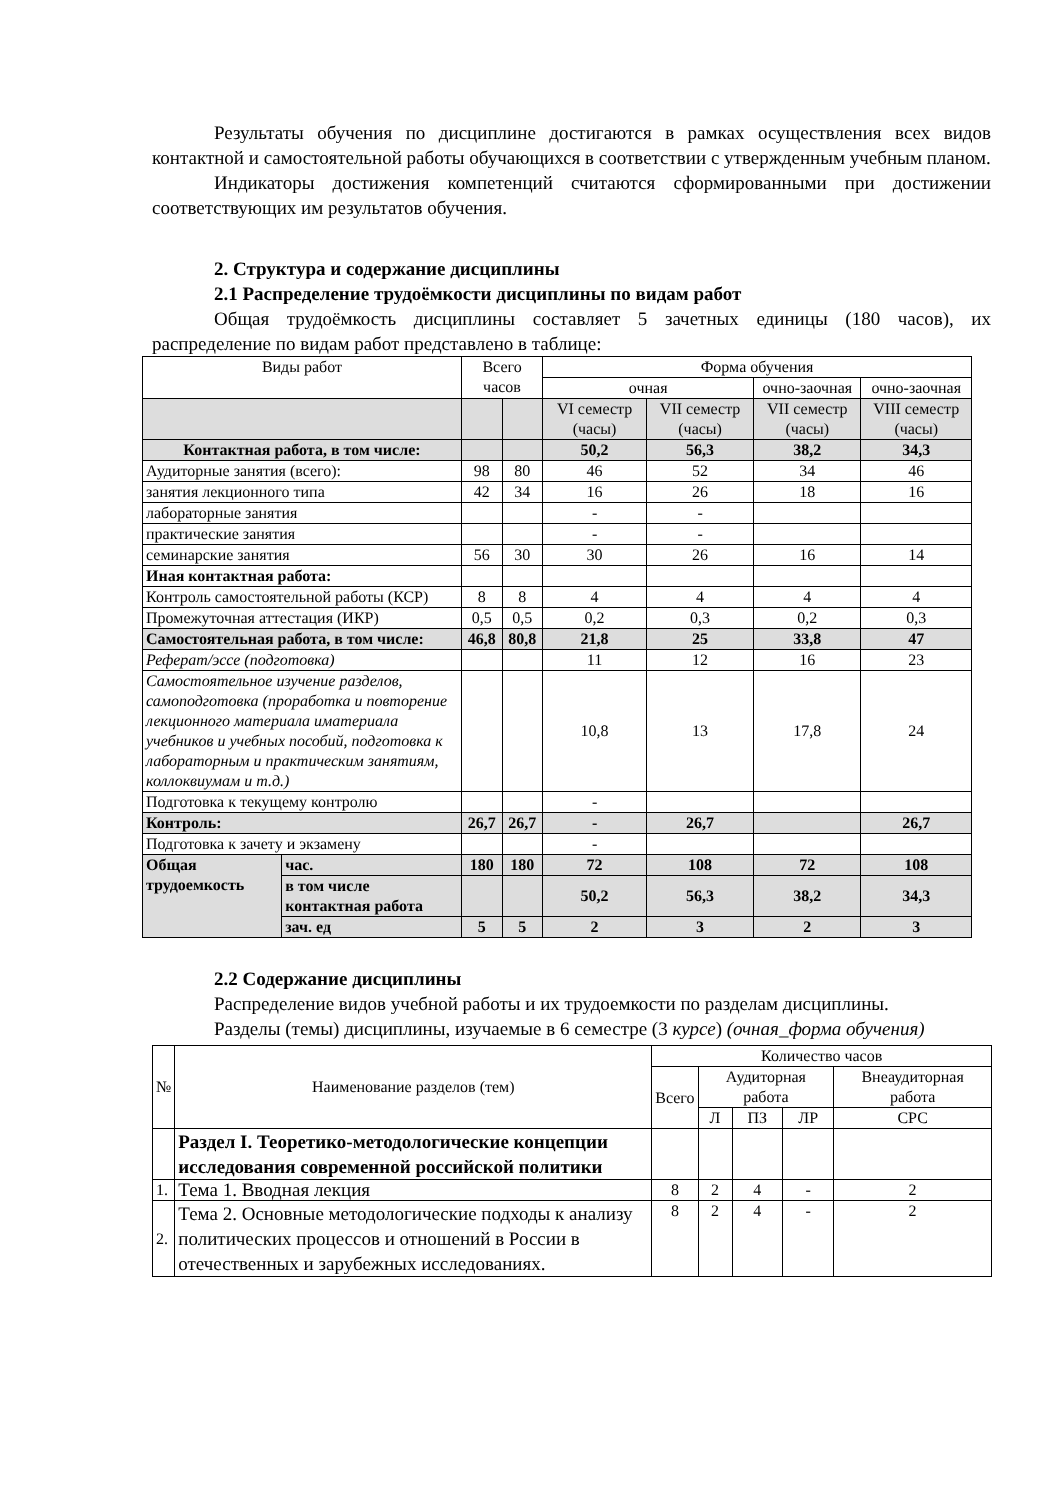Результаты обучения по дисциплине достигаются в рамках осуществления всех видов контактной и самостоятельной работы обучающихся в соответствии с утвержденным учебным планом.
Индикаторы достижения компетенций считаются сформированными при достижении соответствующих им результатов обучения.
2. Структура и содержание дисциплины
2.1 Распределение трудоёмкости дисциплины по видам работ
Общая трудоёмкость дисциплины составляет 5 зачетных единицы (180 часов), их распределение по видам работ представлено в таблице:
| Виды работ | | Всего часов | | Форма обучения | | | |
| --- | --- | --- | --- | --- | --- | --- | --- |
| | | | | очная | | очно-заочная | очно-заочная |
| | | | | VI семестр (часы) | VII семестр (часы) | VII семестр (часы) | VIII семестр (часы) |
| Контактная работа, в том числе: | | | | 50,2 | 56,3 | 38,2 | 34,3 |
| Аудиторные занятия (всего): | | 98 | 80 | 46 | 52 | 34 | 46 |
| занятия лекционного типа | | 42 | 34 | 16 | 26 | 18 | 16 |
| лабораторные занятия | | | | - | - | | |
| практические занятия | | | | - | - | | |
| семинарские занятия | | 56 | 30 | 30 | 26 | 16 | 14 |
| Иная контактная работа: | | | | | | | |
| Контроль самостоятельной работы (КСР) | | 8 | 8 | 4 | 4 | 4 | 4 |
| Промежуточная аттестация (ИКР) | | 0,5 | 0,5 | 0,2 | 0,3 | 0,2 | 0,3 |
| Самостоятельная работа, в том числе: | | 46,8 | 80,8 | 21,8 | 25 | 33,8 | 47 |
| Реферат/эссе (подготовка) | | | | 11 | 12 | 16 | 23 |
| Самостоятельное изучение разделов, самоподготовка (проработка и повторение лекционного материала иматериала учебников и учебных пособий, подготовка к лабораторным и практическим занятиям, коллоквиумам и т.д.) | | | | 10,8 | 13 | 17,8 | 24 |
| Подготовка к текущему контролю | | | | - | | | |
| Контроль: | | 26,7 | 26,7 | - | 26,7 | | 26,7 |
| Подготовка к зачету и экзамену | | | | - | | | |
| Общая трудоемкость | час. | 180 | 180 | 72 | 108 | 72 | 108 |
| | в том числе контактная работа | | | 50,2 | 56,3 | 38,2 | 34,3 |
| | зач. ед | 5 | 5 | 2 | 3 | 2 | 3 |
2.2 Содержание дисциплины
Распределение видов учебной работы и их трудоемкости по разделам дисциплины.
Разделы (темы) дисциплины, изучаемые в 6 семестре (3 курсе) (очная_форма обучения)
| № | Наименование разделов (тем) | Количество часов | | | | |
| --- | --- | --- | --- | --- | --- | --- |
| | | Всего | Аудиторная работа | | | Внеаудиторная работа |
| | | | Л | ПЗ | ЛР | СРС |
| | Раздел I. Теоретико-методологические концепции исследования современной российской политики | | | | | |
| 1. | Тема 1. Вводная лекция | 8 | 2 | 4 | - | 2 |
| 2. | Тема 2. Основные методологические подходы к анализу политических процессов и отношений в России в отечественных и зарубежных исследованиях. | 8 | 2 | 4 | - | 2 |